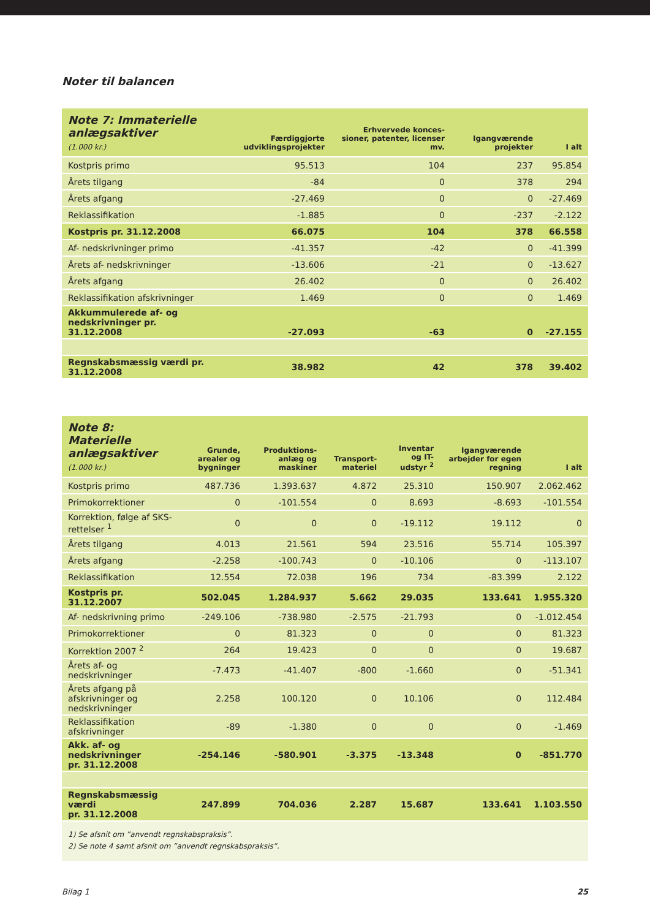Noter til balancen
| Note 7: Immaterielle anlægsaktiver (1.000 kr.) | Færdiggjorte udviklingsprojekter | Erhvervede konces-sioner, patenter, licenser mv. | Igangværende projekter | I alt |
| --- | --- | --- | --- | --- |
| Kostpris primo | 95.513 | 104 | 237 | 95.854 |
| Årets tilgang | -84 | 0 | 378 | 294 |
| Årets afgang | -27.469 | 0 | 0 | -27.469 |
| Reklassifikation | -1.885 | 0 | -237 | -2.122 |
| Kostpris pr. 31.12.2008 | 66.075 | 104 | 378 | 66.558 |
| Af- nedskrivninger primo | -41.357 | -42 | 0 | -41.399 |
| Årets af- nedskrivninger | -13.606 | -21 | 0 | -13.627 |
| Årets afgang | 26.402 | 0 | 0 | 26.402 |
| Reklassifikation afskrivninger | 1.469 | 0 | 0 | 1.469 |
| Akkummulerede af- og nedskrivninger pr. 31.12.2008 | -27.093 | -63 | 0 | -27.155 |
| Regnskabsmæssig værdi pr. 31.12.2008 | 38.982 | 42 | 378 | 39.402 |
| Note 8: Materielle anlægsaktiver (1.000 kr.) | Grunde, arealer og bygninger | Produktions-anlæg og maskiner | Transport-materiel | Inventar og IT-udstyr <sup>2</sup> | Igangværende arbejder for egen regning | I alt |
| --- | --- | --- | --- | --- | --- | --- |
| Kostpris primo | 487.736 | 1.393.637 | 4.872 | 25.310 | 150.907 | 2.062.462 |
| Primokorrektioner | 0 | -101.554 | 0 | 8.693 | -8.693 | -101.554 |
| Korrektion, følge af SKS-rettelser <sup>1</sup> | 0 | 0 | 0 | -19.112 | 19.112 | 0 |
| Årets tilgang | 4.013 | 21.561 | 594 | 23.516 | 55.714 | 105.397 |
| Årets afgang | -2.258 | -100.743 | 0 | -10.106 | 0 | -113.107 |
| Reklassifikation | 12.554 | 72.038 | 196 | 734 | -83.399 | 2.122 |
| Kostpris pr. 31.12.2007 | 502.045 | 1.284.937 | 5.662 | 29.035 | 133.641 | 1.955.320 |
| Af- nedskrivning primo | -249.106 | -738.980 | -2.575 | -21.793 | 0 | -1.012.454 |
| Primokorrektioner | 0 | 81.323 | 0 | 0 | 0 | 81.323 |
| Korrektion 2007 <sup>2</sup> | 264 | 19.423 | 0 | 0 | 0 | 19.687 |
| Årets af- og nedskrivninger | -7.473 | -41.407 | -800 | -1.660 | 0 | -51.341 |
| Årets afgang på afskrivninger og nedskrivninger | 2.258 | 100.120 | 0 | 10.106 | 0 | 112.484 |
| Reklassifikation afskrivninger | -89 | -1.380 | 0 | 0 | 0 | -1.469 |
| Akk. af- og nedskrivninger pr. 31.12.2008 | -254.146 | -580.901 | -3.375 | -13.348 | 0 | -851.770 |
| Regnskabsmæssig værdi pr. 31.12.2008 | 247.899 | 704.036 | 2.287 | 15.687 | 133.641 | 1.103.550 |
1) Se afsnit om ”anvendt regnskabspraksis”.
2) Se note 4 samt afsnit om ”anvendt regnskabspraksis”.
Bilag 1 25